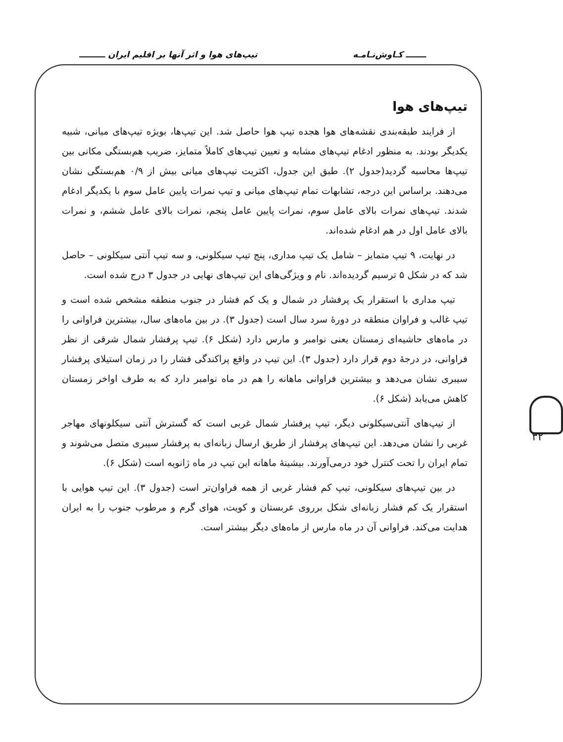ـــــــ کـاوش‌نـامـه تیپ‌های هوا و اثر آنها بر اقلیم ایران ـــــــــ
۳۲
تیپ‌های هوا
از فرایند طبقه‌بندی نقشه‌های هوا هجده تیپ هوا حاصل شد. این تیپ‌ها، بویژه تیپ‌های میانی، شبیه یکدیگر بودند. به منظور ادغام تیپ‌های مشابه و تعیین تیپ‌های کاملاً متمایز، ضریب هم‌بستگی مکانی بین تیپ‌ها محاسبه گردید(جدول ۲). طبق این جدول، اکثریت تیپ‌های میانی بیش از ۰/۹ هم‌بستگی نشان می‌دهند. براساس این درجه، تشابهات تمام تیپ‌های میانی و تیپ نمرات پایین عامل سوم با یکدیگر ادغام شدند. تیپ‌های نمرات بالای عامل سوم، نمرات پایین عامل پنجم، نمرات بالای عامل ششم، و نمرات بالای عامل اول در هم ادغام شده‌اند.
در نهایت، ۹ تیپ متمایز – شامل یک تیپ مداری، پنج تیپ سیکلونی، و سه تیپ آنتی سیکلونی – حاصل شد که در شکل ۵ ترسیم گردیده‌اند. نام و ویژگی‌های این تیپ‌های نهایی در جدول ۳ درج شده است.
تیپ مداری با استقرار یک پرفشار در شمال و یک کم فشار در جنوب منطقه مشخص شده است و تیپ غالب و فراوان منطقه در دورهٔ سرد سال است (جدول ۳). در بین ماه‌های سال، بیشترین فراوانی را در ماه‌های حاشیه‌ای زمستان یعنی نوامبر و مارس دارد (شکل ۶). تیپ پرفشار شمال شرقی از نظر فراوانی، در درجهٔ دوم قرار دارد (جدول ۳). این تیپ در واقع پراکندگی فشار را در زمان استیلای پرفشار سیبری نشان می‌دهد و بیشترین فراوانی ماهانه را هم در ماه نوامبر دارد که به طرف اواخر زمستان کاهش می‌یابد (شکل ۶).
از تیپ‌های آنتی‌سیکلونی دیگر، تیپ پرفشار شمال غربی است که گسترش آنتی سیکلونهای مهاجر غربی را نشان می‌دهد. این تیپ‌های پرفشار از طریق ارسال زبانه‌ای به پرفشار سیبری متصل می‌شوند و تمام ایران را تحت کنترل خود درمی‌آورند. بیشینهٔ ماهانه این تیپ در ماه ژانویه است (شکل ۶).
در بین تیپ‌های سیکلونی، تیپ کم فشار غربی از همه فراوان‌تر است (جدول ۳). این تیپ هوایی با استقرار یک کم فشار زبانه‌ای شکل برروی عربستان و کویت، هوای گرم و مرطوب جنوب را به ایران هدایت می‌کند. فراوانی آن در ماه مارس از ماه‌های دیگر بیشتر است.